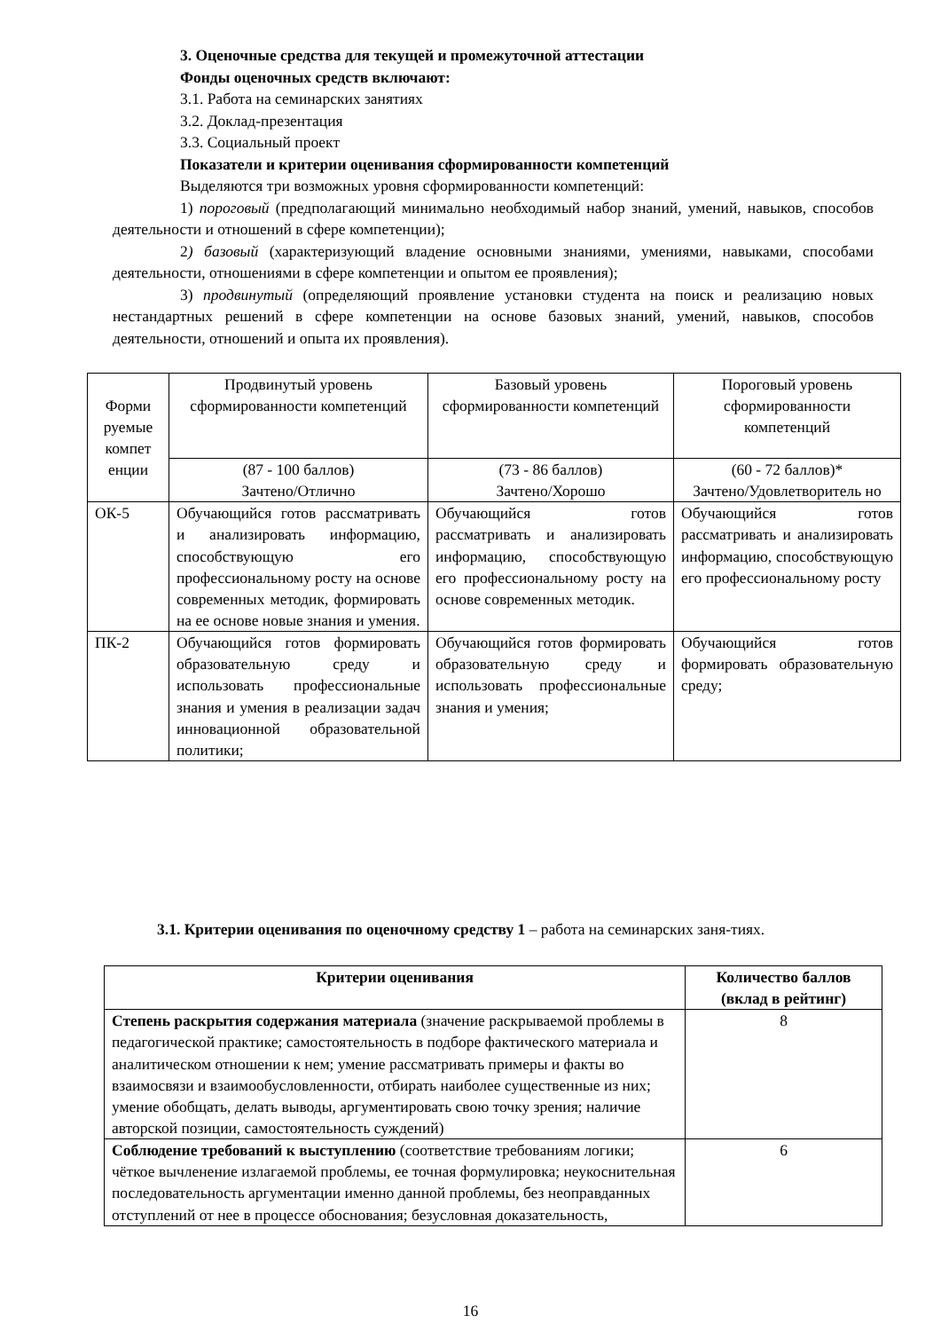3. Оценочные средства для текущей и промежуточной аттестации
Фонды оценочных средств включают:
3.1. Работа на семинарских занятиях
3.2. Доклад-презентация
3.3. Социальный проект
Показатели и критерии оценивания сформированности компетенций
Выделяются три возможных уровня сформированности компетенций:
1) пороговый (предполагающий минимально необходимый набор знаний, умений, навыков, способов деятельности и отношений в сфере компетенции);
2) базовый (характеризующий владение основными знаниями, умениями, навыками, способами деятельности, отношениями в сфере компетенции и опытом ее проявления);
3) продвинутый (определяющий проявление установки студента на поиск и реализацию новых нестандартных решений в сфере компетенции на основе базовых знаний, умений, навыков, способов деятельности, отношений и опыта их проявления).
| Форми руемые компет енции | Продвинутый уровень сформированности компетенций | Базовый уровень сформированности компетенций | Пороговый уровень сформированности компетенций |
| | (87 - 100 баллов) Зачтено/Отлично | (73 - 86 баллов) Зачтено/Хорошо | (60 - 72 баллов)* Зачтено/Удовлетворитель но |
| ОК-5 | Обучающийся готов рассматривать и анализировать информацию, способствующую его профессиональному росту на основе современных методик, формировать на ее основе новые знания и умения. | Обучающийся готов рассматривать и анализировать информацию, способствующую его профессиональному росту на основе современных методик. | Обучающийся готов рассматривать и анализировать информацию, способствующую его профессиональному росту |
| ПК-2 | Обучающийся готов формировать образовательную среду и использовать профессиональные знания и умения в реализации задач инновационной образовательной политики; | Обучающийся готов формировать образовательную среду и использовать профессиональные знания и умения; | Обучающийся готов формировать образовательную среду; |
3.1. Критерии оценивания по оценочному средству 1 – работа на семинарских заня-тиях.
| Критерии оценивания | Количество баллов (вклад в рейтинг) |
| --- | --- |
| Степень раскрытия содержания материала (значение раскрываемой проблемы в педагогической практике; самостоятельность в подборе фактического материала и аналитическом отношении к нем; умение рассматривать примеры и факты во взаимосвязи и взаимообусловленности, отбирать наиболее существенные из них; умение обобщать, делать выводы, аргументировать свою точку зрения; наличие авторской позиции, самостоятельность суждений) | 8 |
| Соблюдение требований к выступлению (соответствие требованиям логики; чёткое вычленение излагаемой проблемы, ее точная формулировка; неукоснительная последовательность аргументации именно данной проблемы, без неоправданных отступлений от нее в процессе обоснования; безусловная доказательность, | 6 |
16